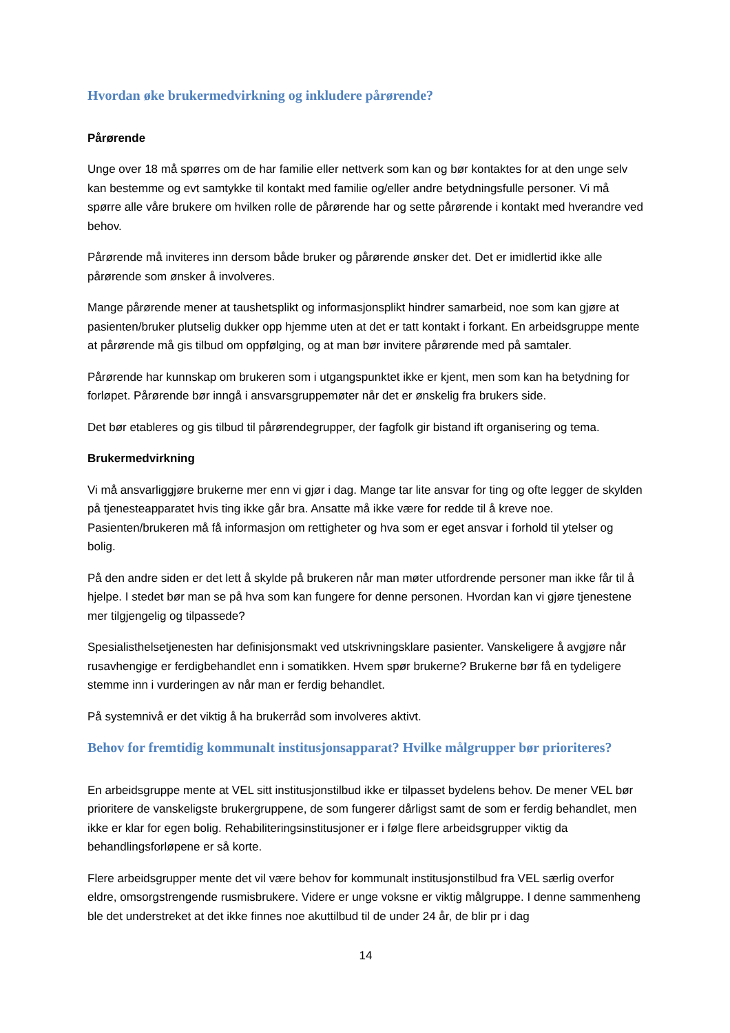Hvordan øke brukermedvirkning og inkludere pårørende?
Pårørende
Unge over 18 må spørres om de har familie eller nettverk som kan og bør kontaktes for at den unge selv kan bestemme og evt samtykke til kontakt med familie og/eller andre betydningsfulle personer. Vi må spørre alle våre brukere om hvilken rolle de pårørende har og sette pårørende i kontakt med hverandre ved behov.
Pårørende må inviteres inn dersom både bruker og pårørende ønsker det. Det er imidlertid ikke alle pårørende som ønsker å involveres.
Mange pårørende mener at taushetsplikt og informasjonsplikt hindrer samarbeid, noe som kan gjøre at pasienten/bruker plutselig dukker opp hjemme uten at det er tatt kontakt i forkant. En arbeidsgruppe mente at pårørende må gis tilbud om oppfølging, og at man bør invitere pårørende med på samtaler.
Pårørende har kunnskap om brukeren som i utgangspunktet ikke er kjent, men som kan ha betydning for forløpet. Pårørende bør inngå i ansvarsgruppemøter når det er ønskelig fra brukers side.
Det bør etableres og gis tilbud til pårørendegrupper, der fagfolk gir bistand ift organisering og tema.
Brukermedvirkning
Vi må ansvarliggjøre brukerne mer enn vi gjør i dag. Mange tar lite ansvar for ting og ofte legger de skylden på tjenesteapparatet hvis ting ikke går bra. Ansatte må ikke være for redde til å kreve noe. Pasienten/brukeren må få informasjon om rettigheter og hva som er eget ansvar i forhold til ytelser og bolig.
På den andre siden er det lett å skylde på brukeren når man møter utfordrende personer man ikke får til å hjelpe. I stedet bør man se på hva som kan fungere for denne personen. Hvordan kan vi gjøre tjenestene mer tilgjengelig og tilpassede?
Spesialisthelsetjenesten har definisjonsmakt ved utskrivningsklare pasienter. Vanskeligere å avgjøre når rusavhengige er ferdigbehandlet enn i somatikken. Hvem spør brukerne? Brukerne bør få en tydeligere stemme inn i vurderingen av når man er ferdig behandlet.
På systemnivå er det viktig å ha brukerråd som involveres aktivt.
Behov for fremtidig kommunalt institusjonsapparat? Hvilke målgrupper bør prioriteres?
En arbeidsgruppe mente at VEL sitt institusjonstilbud ikke er tilpasset bydelens behov. De mener VEL bør prioritere de vanskeligste brukergruppene, de som fungerer dårligst samt de som er ferdig behandlet, men ikke er klar for egen bolig. Rehabiliteringsinstitusjoner er i følge flere arbeidsgrupper viktig da behandlingsforløpene er så korte.
Flere arbeidsgrupper mente det vil være behov for kommunalt institusjonstilbud fra VEL særlig overfor eldre, omsorgstrengende rusmisbrukere. Videre er unge voksne er viktig målgruppe. I denne sammenheng ble det understreket at det ikke finnes noe akuttilbud til de under 24 år, de blir pr i dag
14